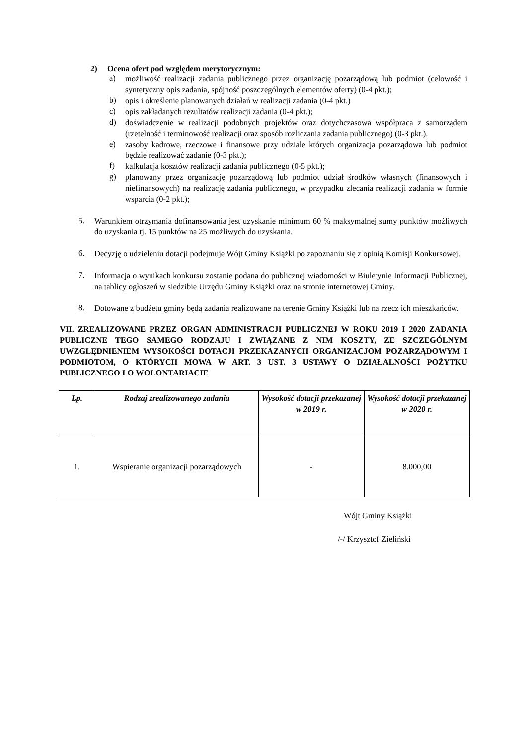2) Ocena ofert pod względem merytorycznym:
a)
możliwość realizacji zadania publicznego przez organizację pozarządową lub podmiot (celowość i syntetyczny opis zadania, spójność poszczególnych elementów oferty) (0-4 pkt.);
b)
opis i określenie planowanych działań w realizacji zadania (0-4 pkt.)
c)
opis zakładanych rezultatów realizacji zadania (0-4 pkt.);
d)
doświadczenie w realizacji podobnych projektów oraz dotychczasowa współpraca z samorządem (rzetelność i terminowość realizacji oraz sposób rozliczania zadania publicznego) (0-3 pkt.).
e)
zasoby kadrowe, rzeczowe i finansowe przy udziale których organizacja pozarządowa lub podmiot będzie realizować zadanie (0-3 pkt.);
f)
kalkulacja kosztów realizacji zadania publicznego (0-5 pkt.);
g)
planowany przez organizację pozarządową lub podmiot udział środków własnych (finansowych i niefinansowych) na realizację zadania publicznego, w przypadku zlecania realizacji zadania w formie wsparcia (0-2 pkt.);
5.
Warunkiem otrzymania dofinansowania jest uzyskanie minimum 60 % maksymalnej sumy punktów możliwych do uzyskania tj. 15 punktów na 25 możliwych do uzyskania.
6.
Decyzję o udzieleniu dotacji podejmuje Wójt Gminy Książki po zapoznaniu się z opinią Komisji Konkursowej.
7.
Informacja o wynikach konkursu zostanie podana do publicznej wiadomości w Biuletynie Informacji Publicznej, na tablicy ogłoszeń w siedzibie Urzędu Gminy Książki oraz na stronie internetowej Gminy.
8.
Dotowane z budżetu gminy będą zadania realizowane na terenie Gminy Książki lub na rzecz ich mieszkańców.
VII. ZREALIZOWANE PRZEZ ORGAN ADMINISTRACJI PUBLICZNEJ W ROKU 2019 I 2020 ZADANIA PUBLICZNE TEGO SAMEGO RODZAJU I ZWIĄZANE Z NIM KOSZTY, ZE SZCZEGÓLNYM UWZGLĘDNIENIEM WYSOKOŚCI DOTACJI PRZEKAZANYCH ORGANIZACJOM POZARZĄDOWYM I PODMIOTOM, O KTÓRYCH MOWA W ART. 3 UST. 3 USTAWY O DZIAŁALNOŚCI POŻYTKU PUBLICZNEGO I O WOLONTARIACIE
| Lp. | Rodzaj zrealizowanego zadania | Wysokość dotacji przekazanej w 2019 r. | Wysokość dotacji przekazanej w 2020 r. |
| --- | --- | --- | --- |
| 1. | Wspieranie organizacji pozarządowych | - | 8.000,00 |
Wójt Gminy Książki
/-/ Krzysztof Zieliński